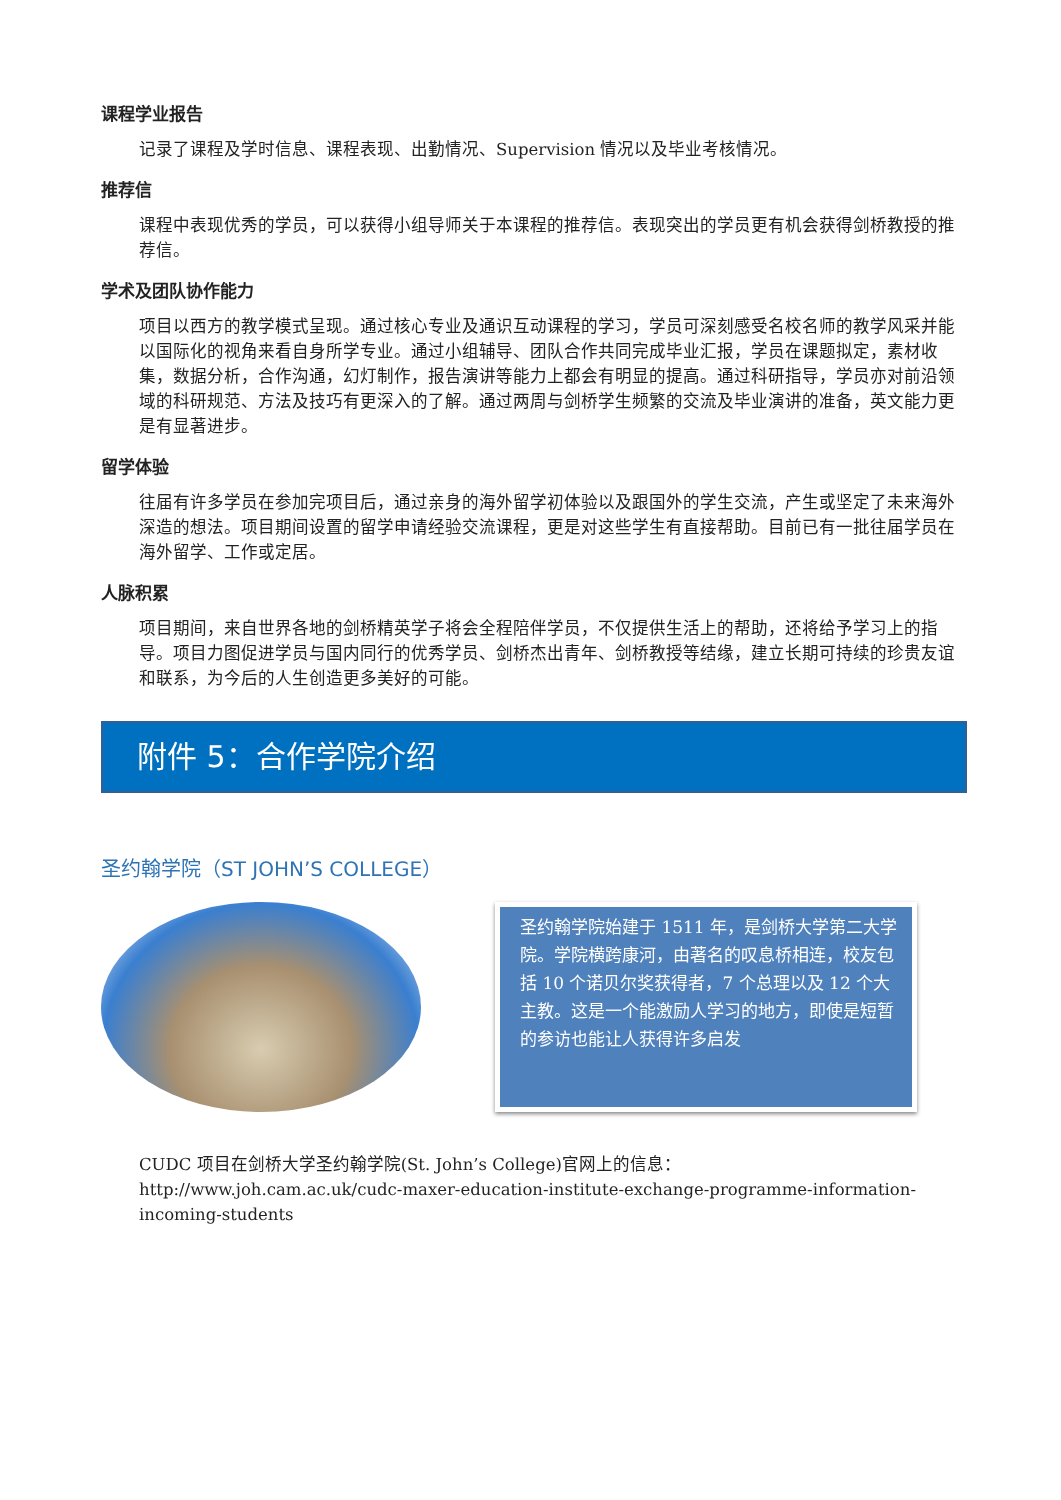课程学业报告
记录了课程及学时信息、课程表现、出勤情况、Supervision 情况以及毕业考核情况。
推荐信
课程中表现优秀的学员，可以获得小组导师关于本课程的推荐信。表现突出的学员更有机会获得剑桥教授的推荐信。
学术及团队协作能力
项目以西方的教学模式呈现。通过核心专业及通识互动课程的学习，学员可深刻感受名校名师的教学风采并能以国际化的视角来看自身所学专业。通过小组辅导、团队合作共同完成毕业汇报，学员在课题拟定，素材收集，数据分析，合作沟通，幻灯制作，报告演讲等能力上都会有明显的提高。通过科研指导，学员亦对前沿领域的科研规范、方法及技巧有更深入的了解。通过两周与剑桥学生频繁的交流及毕业演讲的准备，英文能力更是有显著进步。
留学体验
往届有许多学员在参加完项目后，通过亲身的海外留学初体验以及跟国外的学生交流，产生或坚定了未来海外深造的想法。项目期间设置的留学申请经验交流课程，更是对这些学生有直接帮助。目前已有一批往届学员在海外留学、工作或定居。
人脉积累
项目期间，来自世界各地的剑桥精英学子将会全程陪伴学员，不仅提供生活上的帮助，还将给予学习上的指导。项目力图促进学员与国内同行的优秀学员、剑桥杰出青年、剑桥教授等结缘，建立长期可持续的珍贵友谊和联系，为今后的人生创造更多美好的可能。
附件 5：合作学院介绍
圣约翰学院（ST JOHN’S COLLEGE）
圣约翰学院始建于 1511 年，是剑桥大学第二大学院。学院横跨康河，由著名的叹息桥相连，校友包括 10 个诺贝尔奖获得者，7 个总理以及 12 个大主教。这是一个能激励人学习的地方，即使是短暂的参访也能让人获得许多启发
CUDC 项目在剑桥大学圣约翰学院(St. John’s College)官网上的信息：
http://www.joh.cam.ac.uk/cudc-maxer-education-institute-exchange-programme-information-incoming-students